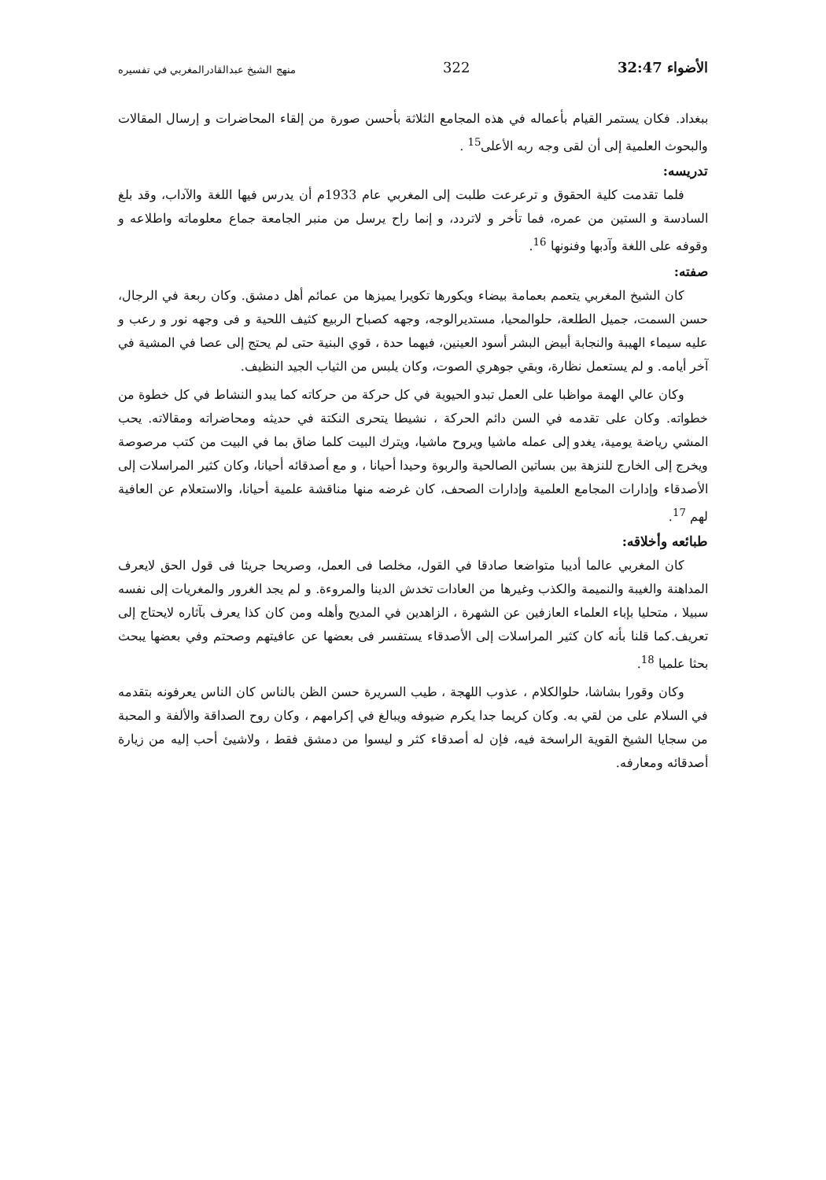الأضواء 32:47 322 منهج الشيخ عبدالقادرالمغربي في تفسيره
ببغداد. فكان يستمر القيام بأعماله في هذه المجامع الثلاثة بأحسن صورة من إلقاء المحاضرات و إرسال المقالات والبحوث العلمية إلى أن لقى وجه ربه الأعلى<sup>15</sup> .
تدريسه:
فلما تقدمت كلية الحقوق و ترعرعت طلبت إلى المغربي عام 1933م أن يدرس فيها اللغة والآداب، وقد بلغ السادسة و الستين من عمره، فما تأخر و لاتردد، و إنما راح يرسل من منبر الجامعة جماع معلوماته واطلاعه و وقوفه على اللغة وآدبها وفنونها <sup>16</sup>.
صفته:
كان الشيخ المغربي يتعمم بعمامة بيضاء ويكورها تكويرا يميزها من عمائم أهل دمشق. وكان ربعة في الرجال، حسن السمت، جميل الطلعة، حلوالمحيا، مستديرالوجه، وجهه كصباح الربيع كثيف اللحية و فى وجهه نور و رعب و عليه سيماء الهيبة والنجابة أبيض البشر أسود العينين، فيهما حدة ، قوي البنية حتى لم يحتج إلى عصا في المشية في آخر أيامه. و لم يستعمل نظارة، وبقي جوهري الصوت، وكان يلبس من الثياب الجيد النظيف.
وكان عالي الهمة مواظبا على العمل تبدو الحيوية في كل حركة من حركاته كما يبدو النشاط في كل خطوة من خطواته. وكان على تقدمه في السن دائم الحركة ، نشيطا يتحرى النكتة في حديثه ومحاضراته ومقالاته. يحب المشي رياضة يومية، يغدو إلى عمله ماشيا ويروح ماشيا، ويترك البيت كلما ضاق بما في البيت من كتب مرصوصة ويخرج إلى الخارج للنزهة بين بساتين الصالحية والربوة وحيدا أحيانا ، و مع أصدقائه أحيانا، وكان كثير المراسلات إلى الأصدقاء وإدارات المجامع العلمية وإدارات الصحف، كان غرضه منها مناقشة علمية أحيانا، والاستعلام عن العافية لهم <sup>17</sup>.
طبائعه وأخلاقه:
كان المغربي عالما أديبا متواضعا صادقا في القول، مخلصا فى العمل، وصريحا جريئا فى قول الحق لايعرف المداهنة والغيبة والنميمة والكذب وغيرها من العادات تخدش الدينا والمروءة. و لم يجد الغرور والمغريات إلى نفسه سبيلا ، متحليا بإباء العلماء العازفين عن الشهرة ، الزاهدين في المديح وأهله ومن كان كذا يعرف بآثاره لايحتاج إلى تعريف.كما قلنا بأنه كان كثير المراسلات إلى الأصدقاء يستفسر فى بعضها عن عافيتهم وصحتم وفي بعضها يبحث بحثا علميا <sup>18</sup>.
وكان وقورا بشاشا، حلوالكلام ، عذوب اللهجة ، طيب السريرة حسن الظن بالناس كان الناس يعرفونه بتقدمه في السلام على من لقي به. وكان كريما جدا يكرم ضيوفه ويبالغ في إكرامهم ، وكان روح الصداقة والألفة و المحبة من سجايا الشيخ القوية الراسخة فيه، فإن له أصدقاء كثر و ليسوا من دمشق فقط ، ولاشيئ أحب إليه من زيارة أصدقائه ومعارفه.